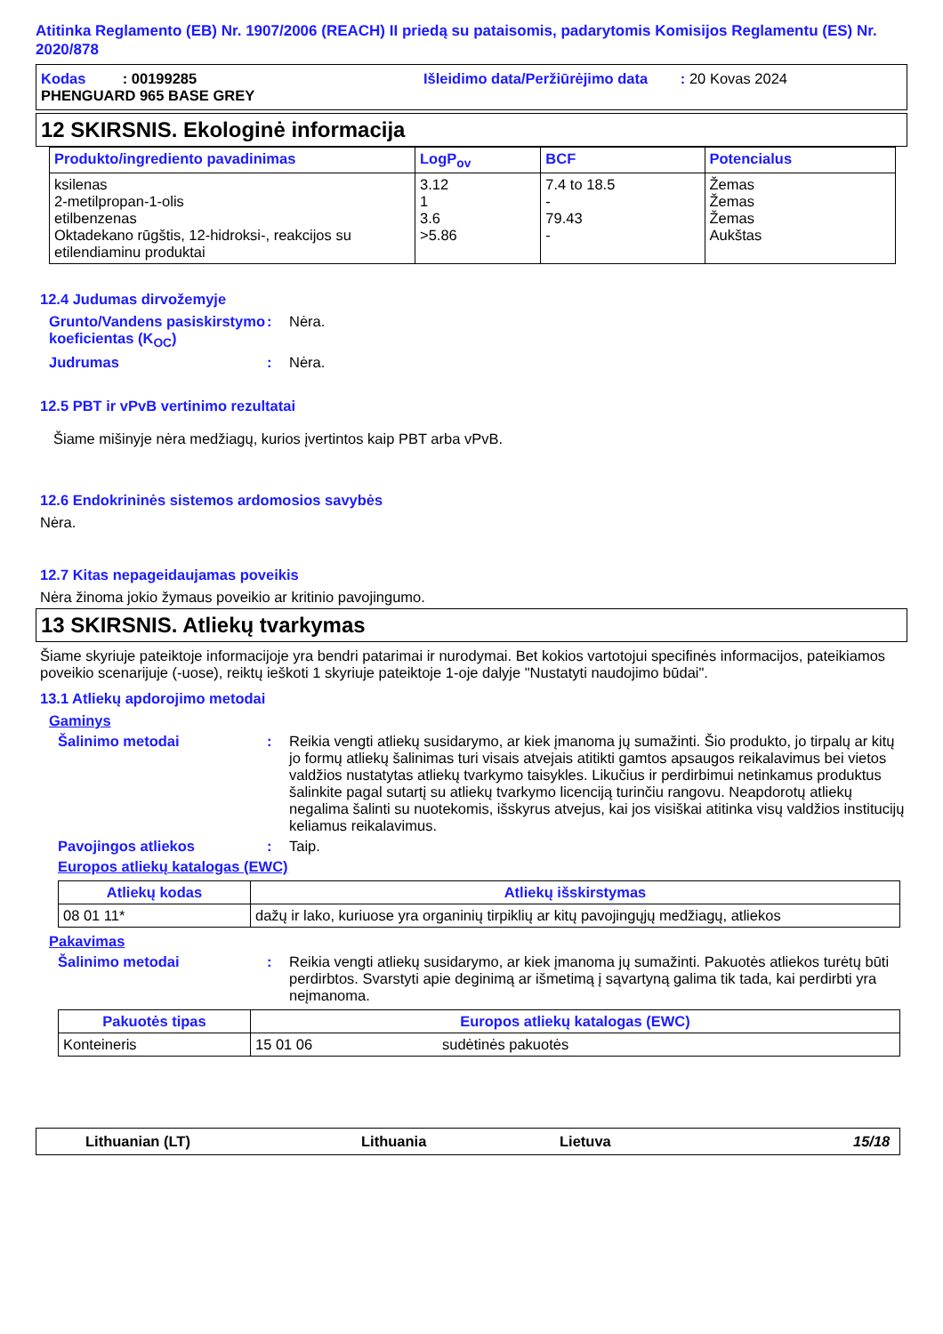Atitinka Reglamento (EB) Nr. 1907/2006 (REACH) II priedą su pataisomis, padarytomis Komisijos Reglamentu (ES) Nr. 2020/878
Kodas : 00199285 Išleidimo data/Peržiūrėjimo data : 20 Kovas 2024
PHENGUARD 965 BASE GREY
12 SKIRSNIS. Ekologinė informacija
| Produkto/ingrediento pavadinimas | LogP<sub>ov</sub> | BCF | Potencialus |
| --- | --- | --- | --- |
| ksilenas 2-metilpropan-1-olis etilbenzenas Oktadekano rūgštis, 12-hidroksi-, reakcijos su etilendiaminu produktai | 3.12 1 3.6 >5.86 | 7.4 to 18.5 - 79.43 - | Žemas Žemas Žemas Aukštas |
12.4 Judumas dirvožemyje
Grunto/Vandens pasiskirstymo koeficientas (K<sub>OC</sub>)
: Nėra.
Judrumas : Nėra.
12.5 PBT ir vPvB vertinimo rezultatai
Šiame mišinyje nėra medžiagų, kurios įvertintos kaip PBT arba vPvB.
12.6 Endokrininės sistemos ardomosios savybės
Nėra.
12.7 Kitas nepageidaujamas poveikis
Nėra žinoma jokio žymaus poveikio ar kritinio pavojingumo.
13 SKIRSNIS. Atliekų tvarkymas
Šiame skyriuje pateiktoje informacijoje yra bendri patarimai ir nurodymai. Bet kokios vartotojui specifinės informacijos, pateikiamos poveikio scenarijuje (-uose), reiktų ieškoti 1 skyriuje pateiktoje 1-oje dalyje "Nustatyti naudojimo būdai".
13.1 Atliekų apdorojimo metodai
Gaminys
Šalinimo metodai : Reikia vengti atliekų susidarymo, ar kiek įmanoma jų sumažinti. Šio produkto, jo tirpalų ar kitų jo formų atliekų šalinimas turi visais atvejais atitikti gamtos apsaugos reikalavimus bei vietos valdžios nustatytas atliekų tvarkymo taisykles. Likučius ir perdirbimui netinkamus produktus šalinkite pagal sutartį su atliekų tvarkymo licenciją turinčiu rangovu. Neapdorotų atliekų negalima šalinti su nuotekomis, išskyrus atvejus, kai jos visiškai atitinka visų valdžios institucijų keliamus reikalavimus.
Pavojingos atliekos : Taip.
Europos atliekų katalogas (EWC)
| Atliekų kodas | Atliekų išskirstymas |
| --- | --- |
| 08 01 11* | dažų ir lako, kuriuose yra organinių tirpiklių ar kitų pavojingųjų medžiagų, atliekos |
Pakavimas
Šalinimo metodai : Reikia vengti atliekų susidarymo, ar kiek įmanoma jų sumažinti. Pakuotės atliekos turėtų būti perdirbtos. Svarstyti apie deginimą ar išmetimą į sąvartyną galima tik tada, kai perdirbti yra neįmanoma.
| Pakuotės tipas | Europos atliekų katalogas (EWC) | |
| --- | --- | --- |
| Konteineris | 15 01 06 | sudėtinės pakuotės |
Lithuanian (LT) Lithuania Lietuva 15/18